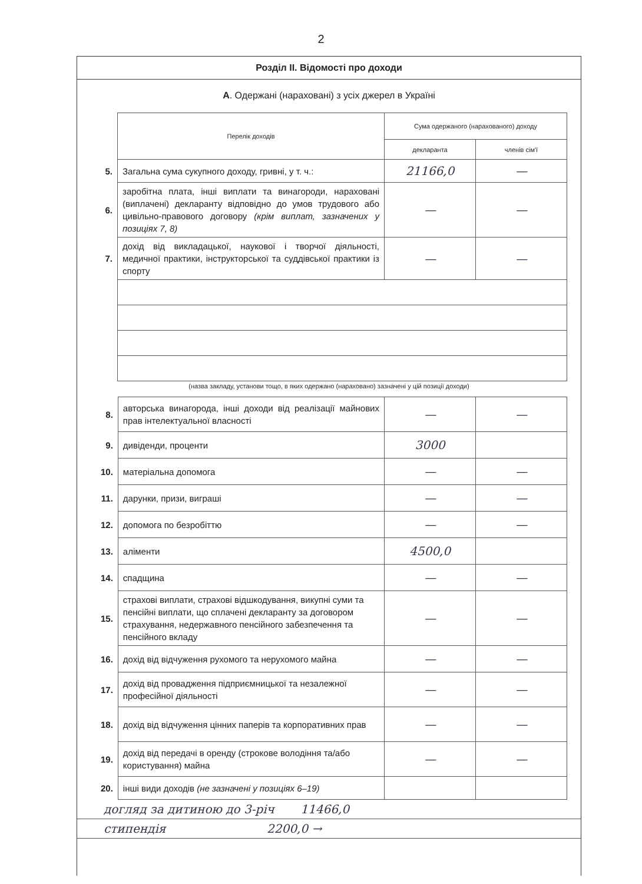2
Розділ II. Відомості про доходи
А. Одержані (нараховані) з усіх джерел в Україні
| | Перелік доходів | Сума одержаного (нарахованого) доходу | |
| | | декларанта | членів сім'ї |
| 5. | Загальна сума сукупного доходу, гривні, у т. ч.: | 21166,0 | — |
| 6. | заробітна плата, інші виплати та винагороди, нараховані (виплачені) декларанту відповідно до умов трудового або цивільно-правового договору (крім виплат, зазначених у позиціях 7, 8) | — | — |
| 7. | дохід від викладацької, наукової і творчої діяльності, медичної практики, інструкторської та суддівської практики із спорту | — | — |
(назва закладу, установи тощо, в яких одержано (нараховано) зазначені у цій позиції доходи)
| 8. | авторська винагорода, інші доходи від реалізації майнових прав інтелектуальної власності | — | — |
| 9. | дивіденди, проценти | 3000 | |
| 10. | матеріальна допомога | — | — |
| 11. | дарунки, призи, виграші | — | — |
| 12. | допомога по безробіттю | — | — |
| 13. | аліменти | 4500,0 | |
| 14. | спадщина | — | — |
| 15. | страхові виплати, страхові відшкодування, викупні суми та пенсійні виплати, що сплачені декларанту за договором страхування, недержавного пенсійного забезпечення та пенсійного вкладу | — | — |
| 16. | дохід від відчуження рухомого та нерухомого майна | — | — |
| 17. | дохід від провадження підприємницької та незалежної професійної діяльності | — | — |
| 18. | дохід від відчуження цінних паперів та корпоративних прав | — | — |
| 19. | дохід від передачі в оренду (строкове володіння та/або користування) майна | — | — |
| 20. | інші види доходів (не зазначені у позиціях 6–19) | | |
догляд за дитиною до 3-річ 11466,0
стипендія 2200,0 →